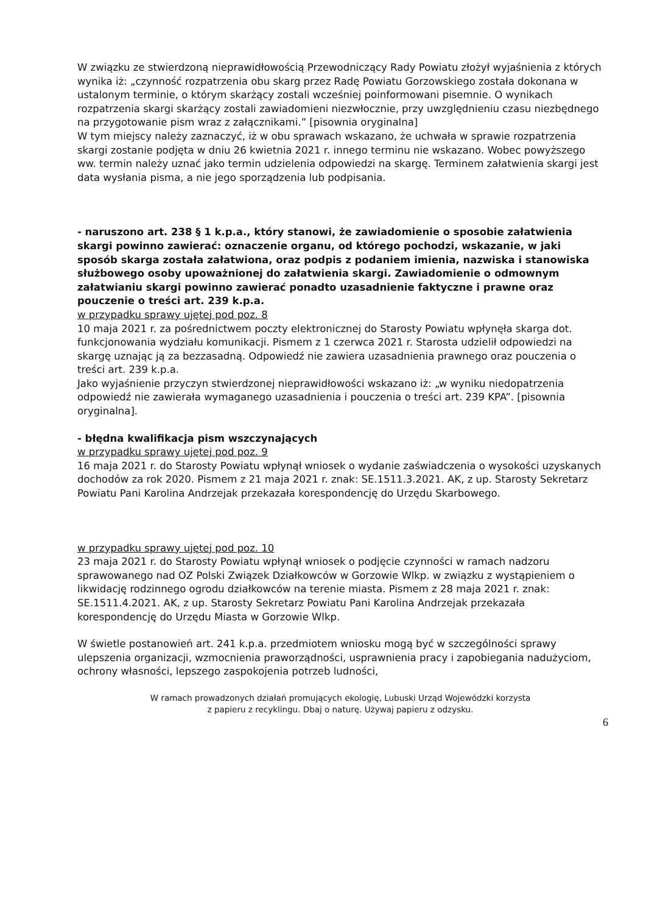W związku ze stwierdzoną nieprawidłowością Przewodniczący Rady Powiatu złożył wyjaśnienia z których wynika iż: „czynność rozpatrzenia obu skarg przez Radę Powiatu Gorzowskiego została dokonana w ustalonym terminie, o którym skarżący zostali wcześniej poinformowani pisemnie. O wynikach rozpatrzenia skargi skarżący zostali zawiadomieni niezwłocznie, przy uwzględnieniu czasu niezbędnego na przygotowanie pism wraz z załącznikami.” [pisownia oryginalna]
W tym miejscy należy zaznaczyć, iż w obu sprawach wskazano, że uchwała w sprawie rozpatrzenia skargi zostanie podjęta w dniu 26 kwietnia 2021 r. innego terminu nie wskazano. Wobec powyższego ww. termin należy uznać jako termin udzielenia odpowiedzi na skargę. Terminem załatwienia skargi jest data wysłania pisma, a nie jego sporządzenia lub podpisania.
- naruszono art. 238 § 1 k.p.a., który stanowi, że zawiadomienie o sposobie załatwienia skargi powinno zawierać: oznaczenie organu, od którego pochodzi, wskazanie, w jaki sposób skarga została załatwiona, oraz podpis z podaniem imienia, nazwiska i stanowiska służbowego osoby upoważnionej do załatwienia skargi. Zawiadomienie o odmownym załatwianiu skargi powinno zawierać ponadto uzasadnienie faktyczne i prawne oraz pouczenie o treści art. 239 k.p.a.
w przypadku sprawy ujętej pod poz. 8
10 maja 2021 r. za pośrednictwem poczty elektronicznej do Starosty Powiatu wpłynęła skarga dot. funkcjonowania wydziału komunikacji. Pismem z 1 czerwca 2021 r. Starosta udzielił odpowiedzi na skargę uznając ją za bezzasadną. Odpowiedź nie zawiera uzasadnienia prawnego oraz pouczenia o treści art. 239 k.p.a.
Jako wyjaśnienie przyczyn stwierdzonej nieprawidłowości wskazano iż: „w wyniku niedopatrzenia odpowiedź nie zawierała wymaganego uzasadnienia i pouczenia o treści art. 239 KPA”. [pisownia oryginalna].
- błędna kwalifikacja pism wszczynających
w przypadku sprawy ujętej pod poz. 9
16 maja 2021 r. do Starosty Powiatu wpłynął wniosek o wydanie zaświadczenia o wysokości uzyskanych dochodów za rok 2020. Pismem z 21 maja 2021 r. znak: SE.1511.3.2021. AK, z up. Starosty Sekretarz Powiatu Pani Karolina Andrzejak przekazała korespondencję do Urzędu Skarbowego.
w przypadku sprawy ujętej pod poz. 10
23 maja 2021 r. do Starosty Powiatu wpłynął wniosek o podjęcie czynności w ramach nadzoru sprawowanego nad OZ Polski Związek Działkowców w Gorzowie Wlkp. w związku z wystąpieniem o likwidację rodzinnego ogrodu działkowców na terenie miasta. Pismem z 28 maja 2021 r. znak: SE.1511.4.2021. AK, z up. Starosty Sekretarz Powiatu Pani Karolina Andrzejak przekazała korespondencję do Urzędu Miasta w Gorzowie Wlkp.
W świetle postanowień art. 241 k.p.a. przedmiotem wniosku mogą być w szczególności sprawy ulepszenia organizacji, wzmocnienia praworządności, usprawnienia pracy i zapobiegania nadużyciom, ochrony własności, lepszego zaspokojenia potrzeb ludności,
W ramach prowadzonych działań promujących ekologię, Lubuski Urząd Wojewódzki korzysta
z papieru z recyklingu. Dbaj o naturę. Używaj papieru z odzysku.
6